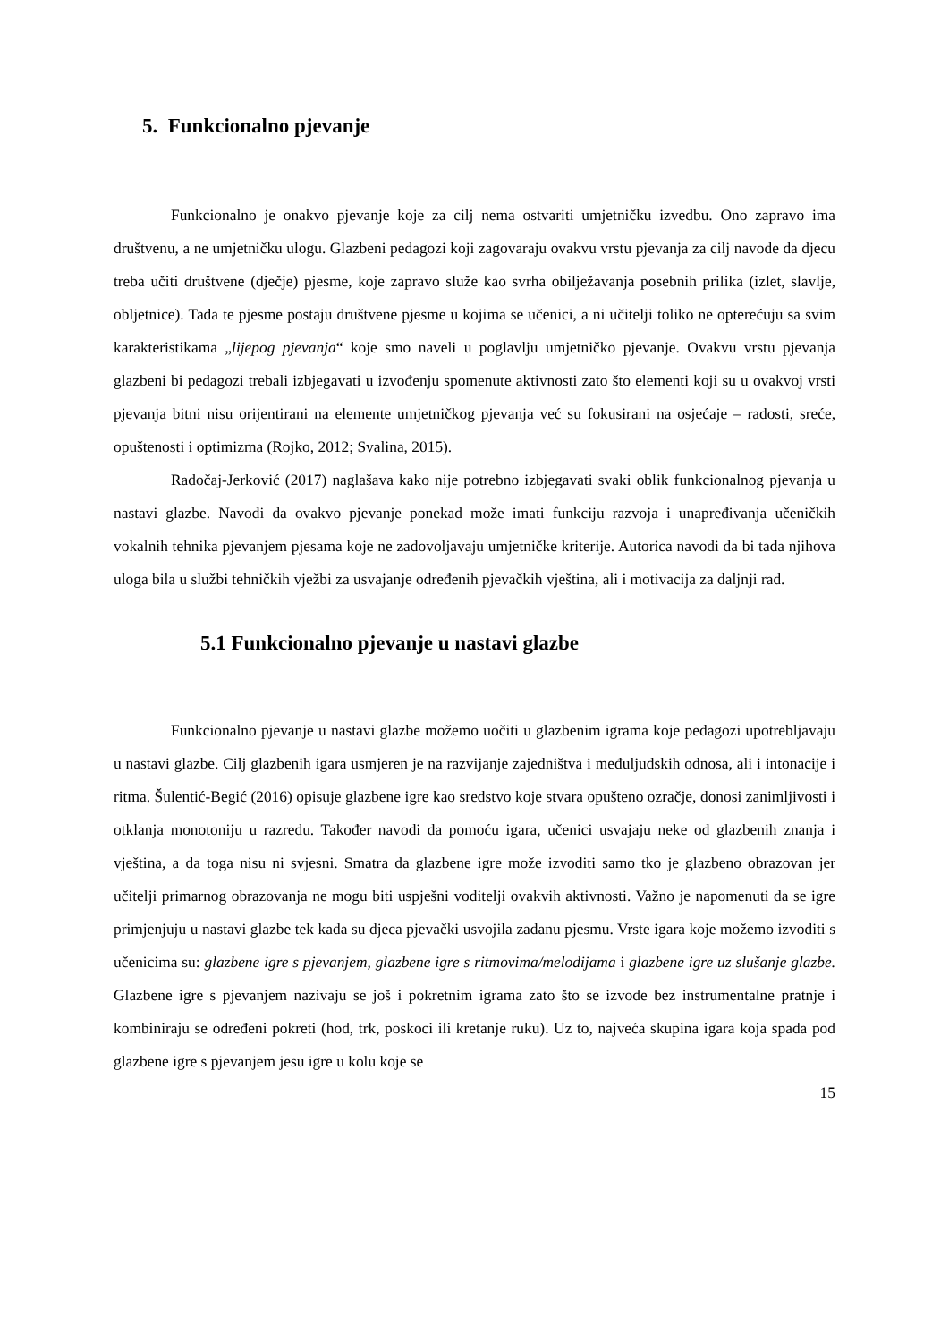5. Funkcionalno pjevanje
Funkcionalno je onakvo pjevanje koje za cilj nema ostvariti umjetničku izvedbu. Ono zapravo ima društvenu, a ne umjetničku ulogu. Glazbeni pedagozi koji zagovaraju ovakvu vrstu pjevanja za cilj navode da djecu treba učiti društvene (dječje) pjesme, koje zapravo služe kao svrha obilježavanja posebnih prilika (izlet, slavlje, obljetnice). Tada te pjesme postaju društvene pjesme u kojima se učenici, a ni učitelji toliko ne opterećuju sa svim karakteristikama „lijepog pjevanja“ koje smo naveli u poglavlju umjetničko pjevanje. Ovakvu vrstu pjevanja glazbeni bi pedagozi trebali izbjegavati u izvođenju spomenute aktivnosti zato što elementi koji su u ovakvoj vrsti pjevanja bitni nisu orijentirani na elemente umjetničkog pjevanja već su fokusirani na osjećaje – radosti, sreće, opuštenosti i optimizma (Rojko, 2012; Svalina, 2015).
Radočaj-Jerković (2017) naglašava kako nije potrebno izbjegavati svaki oblik funkcionalnog pjevanja u nastavi glazbe. Navodi da ovakvo pjevanje ponekad može imati funkciju razvoja i unapređivanja učeničkih vokalnih tehnika pjevanjem pjesama koje ne zadovoljavaju umjetničke kriterije. Autorica navodi da bi tada njihova uloga bila u službi tehničkih vježbi za usvajanje određenih pjevačkih vještina, ali i motivacija za daljnji rad.
5.1 Funkcionalno pjevanje u nastavi glazbe
Funkcionalno pjevanje u nastavi glazbe možemo uočiti u glazbenim igrama koje pedagozi upotrebljavaju u nastavi glazbe. Cilj glazbenih igara usmjeren je na razvijanje zajedništva i međuljudskih odnosa, ali i intonacije i ritma. Šulentić-Begić (2016) opisuje glazbene igre kao sredstvo koje stvara opušteno ozračje, donosi zanimljivosti i otklanja monotoniju u razredu. Također navodi da pomoću igara, učenici usvajaju neke od glazbenih znanja i vještina, a da toga nisu ni svjesni. Smatra da glazbene igre može izvoditi samo tko je glazbeno obrazovan jer učitelji primarnog obrazovanja ne mogu biti uspješni voditelji ovakvih aktivnosti. Važno je napomenuti da se igre primjenjuju u nastavi glazbe tek kada su djeca pjevački usvojila zadanu pjesmu. Vrste igara koje možemo izvoditi s učenicima su: glazbene igre s pjevanjem, glazbene igre s ritmovima/melodijama i glazbene igre uz slušanje glazbe. Glazbene igre s pjevanjem nazivaju se još i pokretnim igrama zato što se izvode bez instrumentalne pratnje i kombiniraju se određeni pokreti (hod, trk, poskoci ili kretanje ruku). Uz to, najveća skupina igara koja spada pod glazbene igre s pjevanjem jesu igre u kolu koje se
15